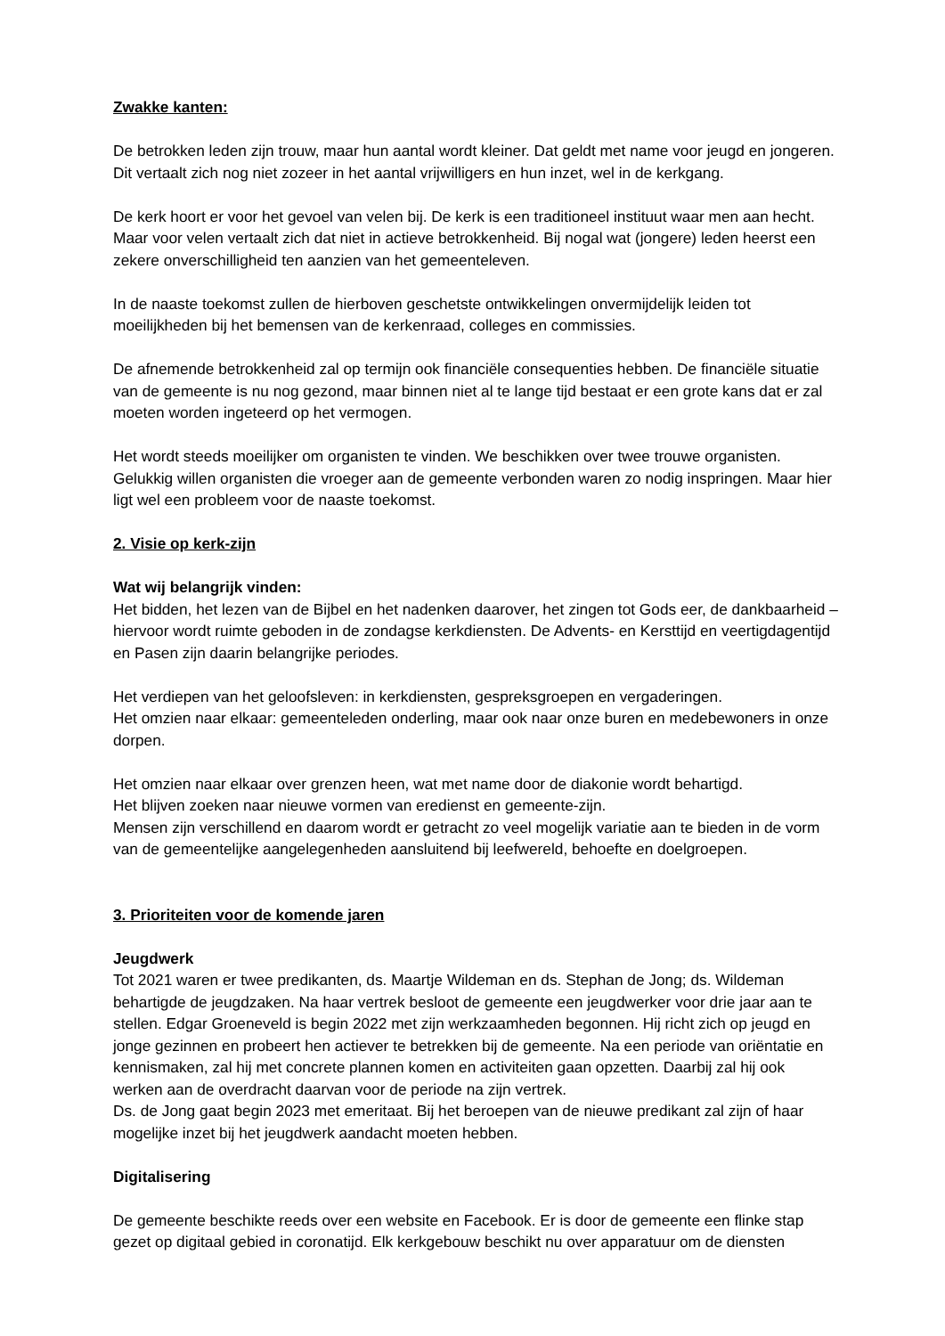Zwakke kanten:
De betrokken leden zijn trouw, maar hun aantal wordt kleiner. Dat geldt met name voor jeugd en jongeren. Dit vertaalt zich nog niet zozeer in het aantal vrijwilligers en hun inzet, wel in de kerkgang.
De kerk hoort er voor het gevoel van velen bij. De kerk is een traditioneel instituut waar men aan hecht. Maar voor velen vertaalt zich dat niet in actieve betrokkenheid. Bij nogal wat (jongere) leden heerst een zekere onverschilligheid ten aanzien van het gemeenteleven.
In de naaste toekomst zullen de hierboven geschetste ontwikkelingen onvermijdelijk leiden tot moeilijkheden bij het bemensen van de kerkenraad, colleges en commissies.
De afnemende betrokkenheid zal op termijn ook financiële consequenties hebben. De financiële situatie van de gemeente is nu nog gezond, maar binnen niet al te lange tijd bestaat er een grote kans dat er zal moeten worden ingeteerd op het vermogen.
Het wordt steeds moeilijker om organisten te vinden. We beschikken over twee trouwe organisten. Gelukkig willen organisten die vroeger aan de gemeente verbonden waren zo nodig inspringen. Maar hier ligt wel een probleem voor de naaste toekomst.
2. Visie op kerk-zijn
Wat wij belangrijk vinden:
Het bidden, het lezen van de Bijbel en het nadenken daarover, het zingen tot Gods eer, de dankbaarheid – hiervoor wordt ruimte geboden in de zondagse kerkdiensten. De Advents- en Kersttijd en veertigdagentijd en Pasen zijn daarin belangrijke periodes.
Het verdiepen van het geloofsleven: in kerkdiensten, gespreksgroepen en vergaderingen.
Het omzien naar elkaar: gemeenteleden onderling, maar ook naar onze buren en medebewoners in onze dorpen.
Het omzien naar elkaar over grenzen heen, wat met name door de diakonie wordt behartigd.
Het blijven zoeken naar nieuwe vormen van eredienst en gemeente-zijn.
Mensen zijn verschillend en daarom wordt er getracht zo veel mogelijk variatie aan te bieden in de vorm van de gemeentelijke aangelegenheden aansluitend bij leefwereld, behoefte en doelgroepen.
3. Prioriteiten voor de komende jaren
Jeugdwerk
Tot 2021 waren er twee predikanten, ds. Maartje Wildeman en ds. Stephan de Jong; ds. Wildeman behartigde de jeugdzaken. Na haar vertrek besloot de gemeente een jeugdwerker voor drie jaar aan te stellen. Edgar Groeneveld is begin 2022 met zijn werkzaamheden begonnen. Hij richt zich op jeugd en jonge gezinnen en probeert hen actiever te betrekken bij de gemeente. Na een periode van oriëntatie en kennismaken, zal hij met concrete plannen komen en activiteiten gaan opzetten. Daarbij zal hij ook werken aan de overdracht daarvan voor de periode na zijn vertrek.
Ds. de Jong gaat begin 2023 met emeritaat. Bij het beroepen van de nieuwe predikant zal zijn of haar mogelijke inzet bij het jeugdwerk aandacht moeten hebben.
Digitalisering
De gemeente beschikte reeds over een website en Facebook. Er is door de gemeente een flinke stap gezet op digitaal gebied in coronatijd. Elk kerkgebouw beschikt nu over apparatuur om de diensten